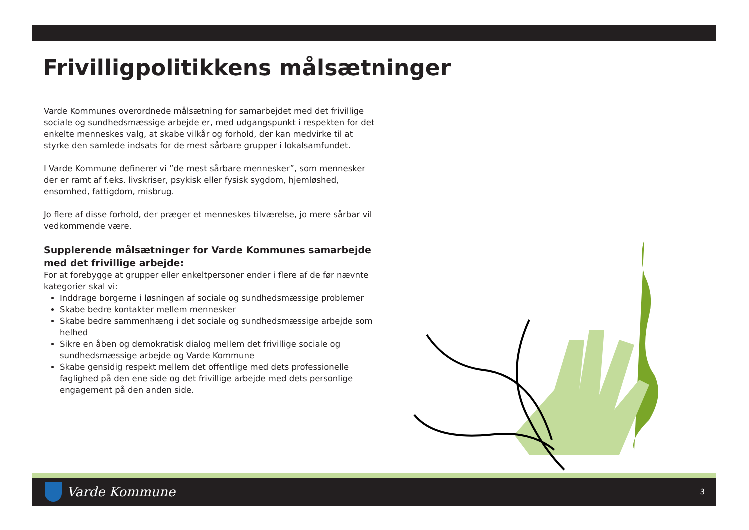Frivilligpolitikkens målsætninger
Varde Kommunes overordnede målsætning for samarbejdet med det frivillige sociale og sundhedsmæssige arbejde er, med udgangspunkt i respekten for det enkelte menneskes valg, at skabe vilkår og forhold, der kan medvirke til at styrke den samlede indsats for de mest sårbare grupper i lokalsamfundet.
I Varde Kommune definerer vi ”de mest sårbare mennesker”, som mennesker der er ramt af f.eks. livskriser, psykisk eller fysisk sygdom, hjemløshed, ensomhed, fattigdom, misbrug.
Jo flere af disse forhold, der præger et menneskes tilværelse, jo mere sårbar vil vedkommende være.
Supplerende målsætninger for Varde Kommunes samarbejde med det frivillige arbejde:
For at forebygge at grupper eller enkeltpersoner ender i flere af de før nævnte kategorier skal vi:
Inddrage borgerne i løsningen af sociale og sundhedsmæssige problemer
Skabe bedre kontakter mellem mennesker
Skabe bedre sammenhæng i det sociale og sundhedsmæssige arbejde som helhed
Sikre en åben og demokratisk dialog mellem det frivillige sociale og sundhedsmæssige arbejde og Varde Kommune
Skabe gensidig respekt mellem det offentlige med dets professionelle faglighed på den ene side og det frivillige arbejde med dets personlige engagement på den anden side.
Varde Kommune
3